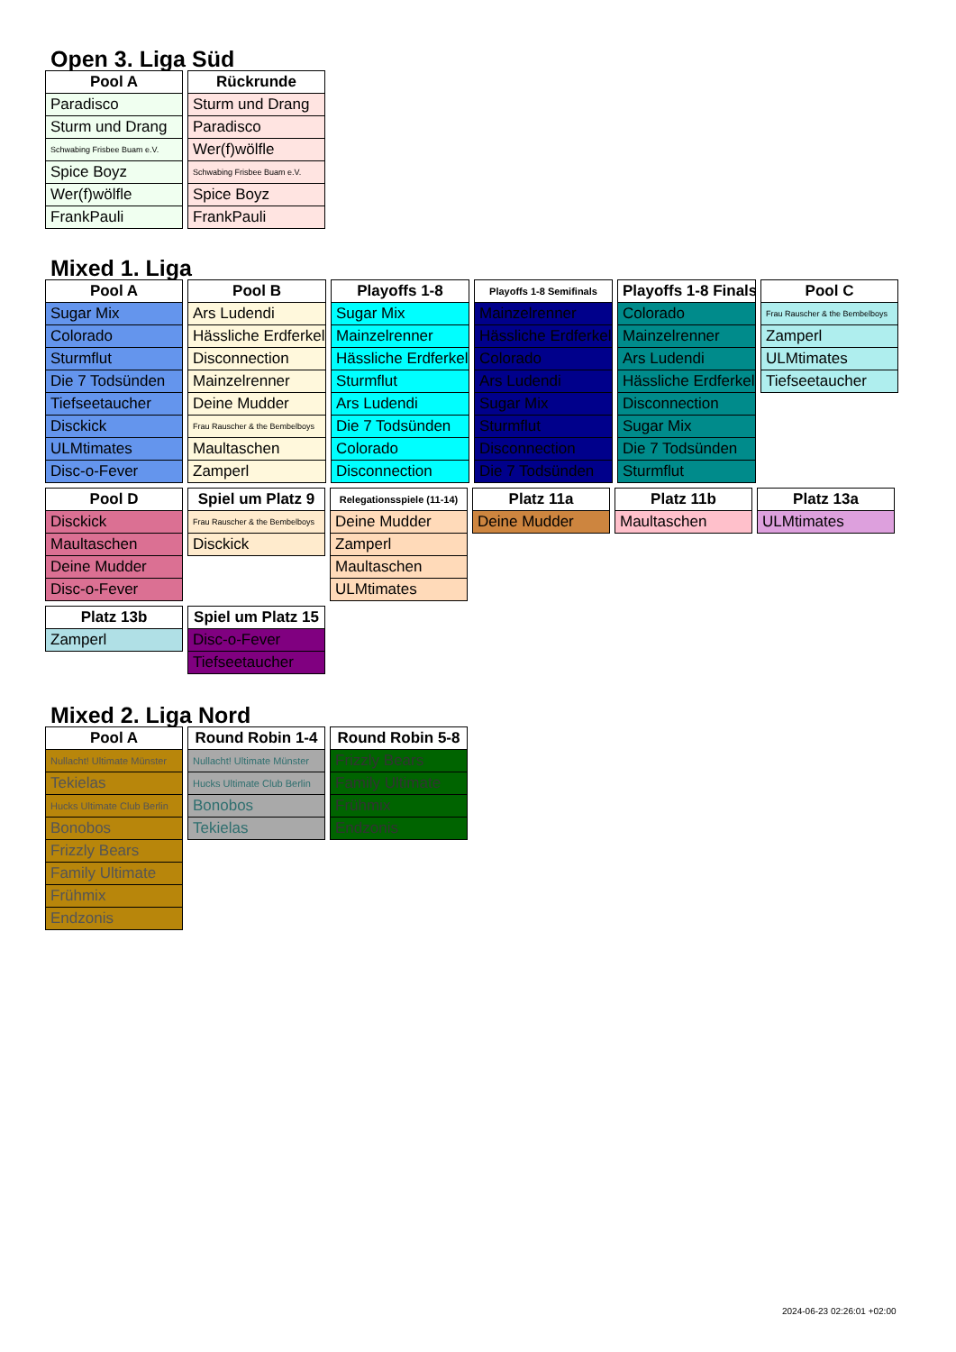Open 3. Liga Süd
| Pool A |
| --- |
| Paradisco |
| Sturm und Drang |
| Schwabing Frisbee Buam e.V. |
| Spice Boyz |
| Wer(f)wölfle |
| FrankPauli |
| Rückrunde |
| --- |
| Sturm und Drang |
| Paradisco |
| Wer(f)wölfle |
| Schwabing Frisbee Buam e.V. |
| Spice Boyz |
| FrankPauli |
Mixed 1. Liga
| Pool A |
| --- |
| Sugar Mix |
| Colorado |
| Sturmflut |
| Die 7 Todsünden |
| Tiefseetaucher |
| Disckick |
| ULMtimates |
| Disc-o-Fever |
| Pool B |
| --- |
| Ars Ludendi |
| Hässliche Erdferkel |
| Disconnection |
| Mainzelrenner |
| Deine Mudder |
| Frau Rauscher & the Bembelboys |
| Maultaschen |
| Zamperl |
| Playoffs 1-8 |
| --- |
| Sugar Mix |
| Mainzelrenner |
| Hässliche Erdferkel |
| Sturmflut |
| Ars Ludendi |
| Die 7 Todsünden |
| Colorado |
| Disconnection |
| Playoffs 1-8 Semifinals |
| --- |
| Mainzelrenner |
| Hässliche Erdferkel |
| Colorado |
| Ars Ludendi |
| Sugar Mix |
| Sturmflut |
| Disconnection |
| Die 7 Todsünden |
| Playoffs 1-8 Finals |
| --- |
| Colorado |
| Mainzelrenner |
| Ars Ludendi |
| Hässliche Erdferkel |
| Disconnection |
| Sugar Mix |
| Die 7 Todsünden |
| Sturmflut |
| Pool C |
| --- |
| Frau Rauscher & the Bembelboys |
| Zamperl |
| ULMtimates |
| Tiefseetaucher |
| Pool D |
| --- |
| Disckick |
| Maultaschen |
| Deine Mudder |
| Disc-o-Fever |
| Spiel um Platz 9 |
| --- |
| Frau Rauscher & the Bembelboys |
| Disckick |
| Relegationsspiele (11-14) |
| --- |
| Deine Mudder |
| Zamperl |
| Maultaschen |
| ULMtimates |
| Platz 11a |
| --- |
| Deine Mudder |
| Platz 11b |
| --- |
| Maultaschen |
| Platz 13a |
| --- |
| ULMtimates |
| Platz 13b |
| --- |
| Zamperl |
| Spiel um Platz 15 |
| --- |
| Disc-o-Fever |
| Tiefseetaucher |
Mixed 2. Liga Nord
| Pool A |
| --- |
| Nullacht! Ultimate Münster |
| Tekielas |
| Hucks Ultimate Club Berlin |
| Bonobos |
| Frizzly Bears |
| Family Ultimate |
| Frühmix |
| Endzonis |
| Round Robin 1-4 |
| --- |
| Nullacht! Ultimate Münster |
| Hucks Ultimate Club Berlin |
| Bonobos |
| Tekielas |
| Round Robin 5-8 |
| --- |
| Frizzly Bears |
| Family Ultimate |
| Frühmix |
| Endzonis |
2024-06-23 02:26:01 +02:00